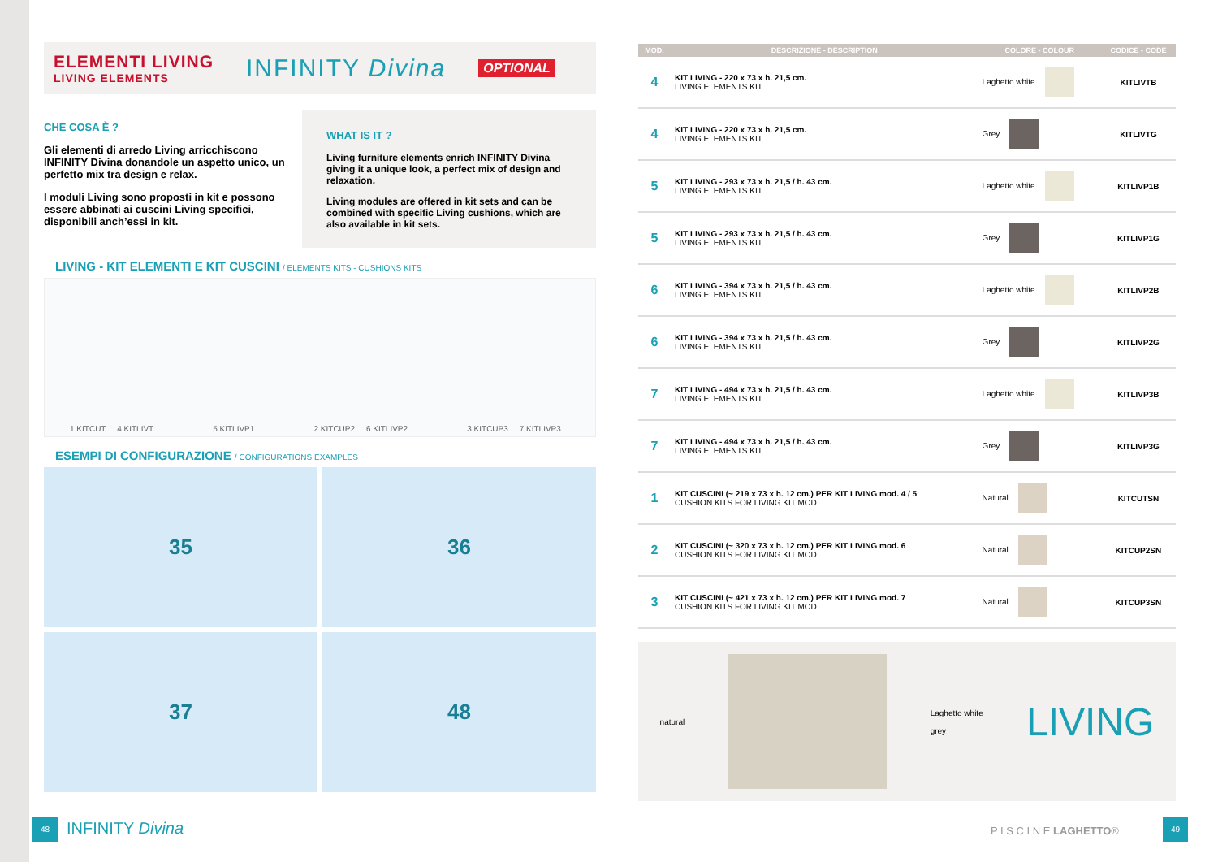ELEMENTI LIVING
LIVING ELEMENTS
INFINITY Divina OPTIONAL
CHE COSA È ?
Gli elementi di arredo Living arricchiscono INFINITY Divina donandole un aspetto unico, un perfetto mix tra design e relax.
I moduli Living sono proposti in kit e possono essere abbinati ai cuscini Living specifici, disponibili anch’essi in kit.
WHAT IS IT ?
Living furniture elements enrich INFINITY Divina giving it a unique look, a perfect mix of design and relaxation.
Living modules are offered in kit sets and can be combined with specific Living cushions, which are also available in kit sets.
LIVING - KIT ELEMENTI E KIT CUSCINI / ELEMENTS KITS - CUSHIONS KITS
1 KITCUT ... 4 KITLIVT ... 5 KITLIVP1 ... 2 KITCUP2 ... 6 KITLIVP2 ... 3 KITCUP3 ... 7 KITLIVP3 ...
ESEMPI DI CONFIGURAZIONE / CONFIGURATIONS EXAMPLES
35
36
37
48
| MOD. | DESCRIZIONE - DESCRIPTION | COLORE - COLOUR | CODICE - CODE |
| --- | --- | --- | --- |
| 4 | KIT LIVING - 220 x 73 x h. 21,5 cm. LIVING ELEMENTS KIT | Laghetto white | KITLIVTB |
| 4 | KIT LIVING - 220 x 73 x h. 21,5 cm. LIVING ELEMENTS KIT | Grey | KITLIVTG |
| 5 | KIT LIVING - 293 x 73 x h. 21,5 / h. 43 cm. LIVING ELEMENTS KIT | Laghetto white | KITLIVP1B |
| 5 | KIT LIVING - 293 x 73 x h. 21,5 / h. 43 cm. LIVING ELEMENTS KIT | Grey | KITLIVP1G |
| 6 | KIT LIVING - 394 x 73 x h. 21,5 / h. 43 cm. LIVING ELEMENTS KIT | Laghetto white | KITLIVP2B |
| 6 | KIT LIVING - 394 x 73 x h. 21,5 / h. 43 cm. LIVING ELEMENTS KIT | Grey | KITLIVP2G |
| 7 | KIT LIVING - 494 x 73 x h. 21,5 / h. 43 cm. LIVING ELEMENTS KIT | Laghetto white | KITLIVP3B |
| 7 | KIT LIVING - 494 x 73 x h. 21,5 / h. 43 cm. LIVING ELEMENTS KIT | Grey | KITLIVP3G |
| 1 | KIT CUSCINI (~ 219 x 73 x h. 12 cm.) PER KIT LIVING mod. 4 / 5 CUSHION KITS FOR LIVING KIT MOD. | Natural | KITCUTSN |
| 2 | KIT CUSCINI (~ 320 x 73 x h. 12 cm.) PER KIT LIVING mod. 6 CUSHION KITS FOR LIVING KIT MOD. | Natural | KITCUP2SN |
| 3 | KIT CUSCINI (~ 421 x 73 x h. 12 cm.) PER KIT LIVING mod. 7 CUSHION KITS FOR LIVING KIT MOD. | Natural | KITCUP3SN |
natural Laghetto white
grey LIVING
48 INFINITY Divina P I S C I N E LAGHETTO®
49